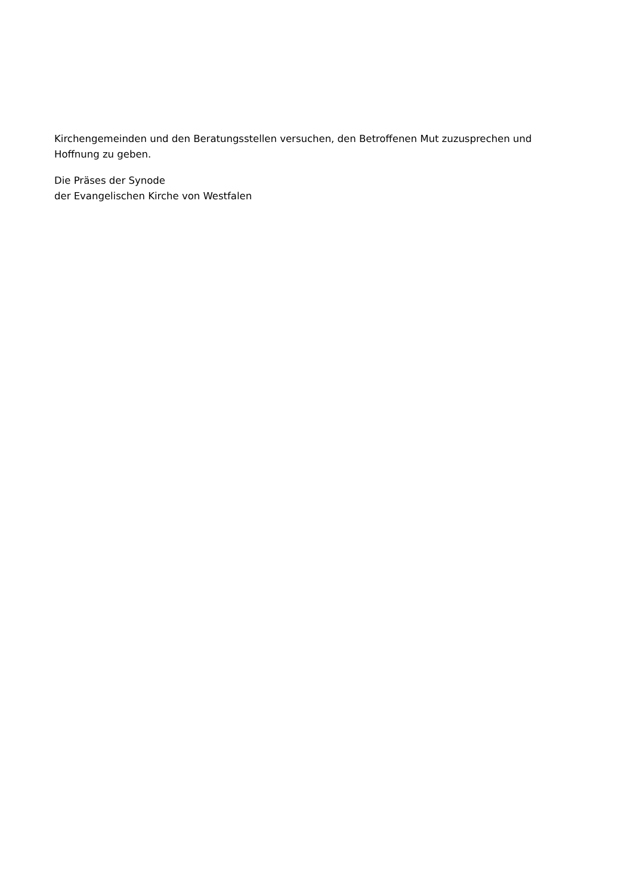Kirchengemeinden und den Beratungsstellen versuchen, den Betroffenen Mut zuzusprechen und Hoffnung zu geben.
Die Präses der Synode
der Evangelischen Kirche von Westfalen